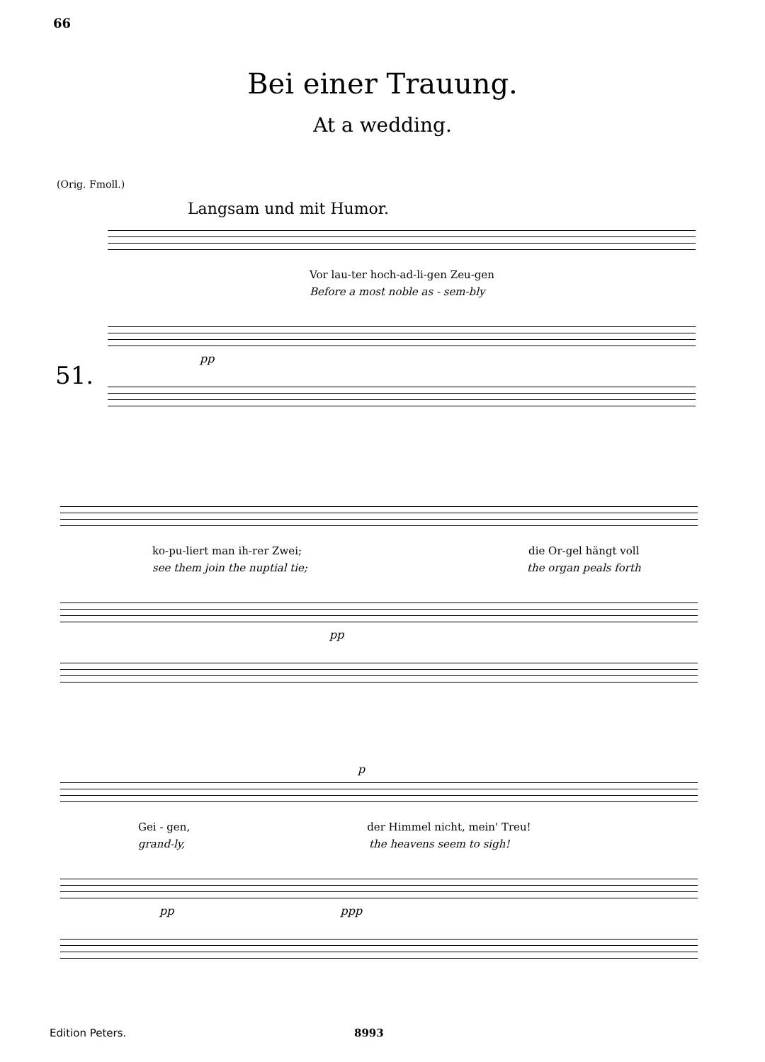66
Bei einer Trauung.
At a wedding.
(Orig. Fmoll.)
Langsam und mit Humor.
51.
Vor lau-ter hoch-ad-li-gen Zeu-gen
Before a most noble as - sem-bly
pp
ko-pu-liert man ih-rer Zwei; die Or-gel hängt voll
see them join the nuptial tie; the organ peals forth
pp
p
Gei - gen, der Himmel nicht, mein' Treu!
grand-ly, the heavens seem to sigh!
pp ppp
Edition Peters. 8993